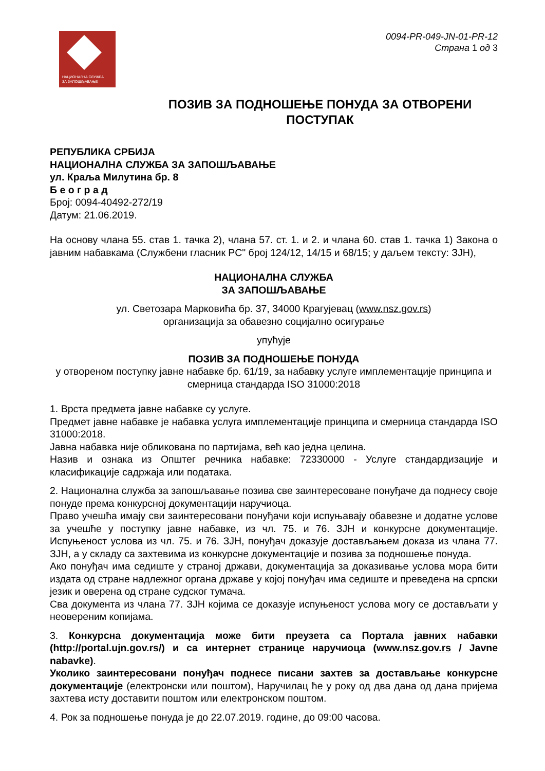НАЦИОНАЛНА СЛУЖБА
ЗА ЗАПОШЉАВАЊЕ
0094-PR-049-JN-01-PR-12
Страна 1 од 3
ПОЗИВ ЗА ПОДНОШЕЊЕ ПОНУДА ЗА ОТВОРЕНИ ПОСТУПАК
РЕПУБЛИКА СРБИЈА
НАЦИОНАЛНА СЛУЖБА ЗА ЗАПОШЉАВАЊЕ
ул. Краља Милутина бр. 8
Б е о г р а д
Број: 0094-40492-272/19
Датум: 21.06.2019.
На основу члана 55. став 1. тачка 2), члана 57. ст. 1. и 2. и члана 60. став 1. тачка 1) Закона о јавним набавкама (Службени гласник РС" број 124/12, 14/15 и 68/15; у даљем тексту: ЗЈН),
НАЦИОНАЛНА СЛУЖБА
ЗА ЗАПОШЉАВАЊЕ
ул. Светозара Марковића бр. 37, 34000 Крагујевац (www.nsz.gov.rs)
организација за обавезно социјално осигурање
упућује
ПОЗИВ ЗА ПОДНОШЕЊЕ ПОНУДА
у отвореном поступку јавне набавке бр. 61/19, за набавку услуге имплементације принципа и смерница стандарда ISO 31000:2018
1. Врста предмета јавне набавке су услуге.
Предмет јавне набавке је набавка услуга имплементације принципа и смерница стандарда ISO 31000:2018.
Јавна набавка није обликована по партијама, већ као једна целина.
Назив и ознака из Општег речника набавке: 72330000 - Услуге стандардизације и класификације садржаја или података.
2. Национална служба за запошљавање позива све заинтересоване понуђаче да поднесу своје понуде према конкурсној документацији наручиоца.
Право учешћа имају сви заинтересовани понуђачи који испуњавају обавезне и додатне услове за учешће у поступку јавне набавке, из чл. 75. и 76. ЗЈН и конкурсне документације. Испуњеност услова из чл. 75. и 76. ЗЈН, понуђач доказује достављањем доказа из члана 77. ЗЈН, а у складу са захтевима из конкурсне документације и позива за подношење понуда.
Ако понуђач има седиште у страној држави, документација за доказивање услова мора бити издата од стране надлежног органа државе у којој понуђач има седиште и преведена на српски језик и оверена од стране судског тумача.
Сва документа из члана 77. ЗЈН којима се доказује испуњеност услова могу се достављати у неовереним копијама.
3. Конкурсна документација може бити преузета са Портала јавних набавки (http://portal.ujn.gov.rs/) и са интернет странице наручиоца (www.nsz.gov.rs / Javne nabavke).
Уколико заинтересовани понуђач поднесе писани захтев за достављање конкурсне документације (електронски или поштом), Наручилац ће у року од два дана од дана пријема захтева исту доставити поштом или електронском поштом.
4. Рок за подношење понуда је до 22.07.2019. године, до 09:00 часова.